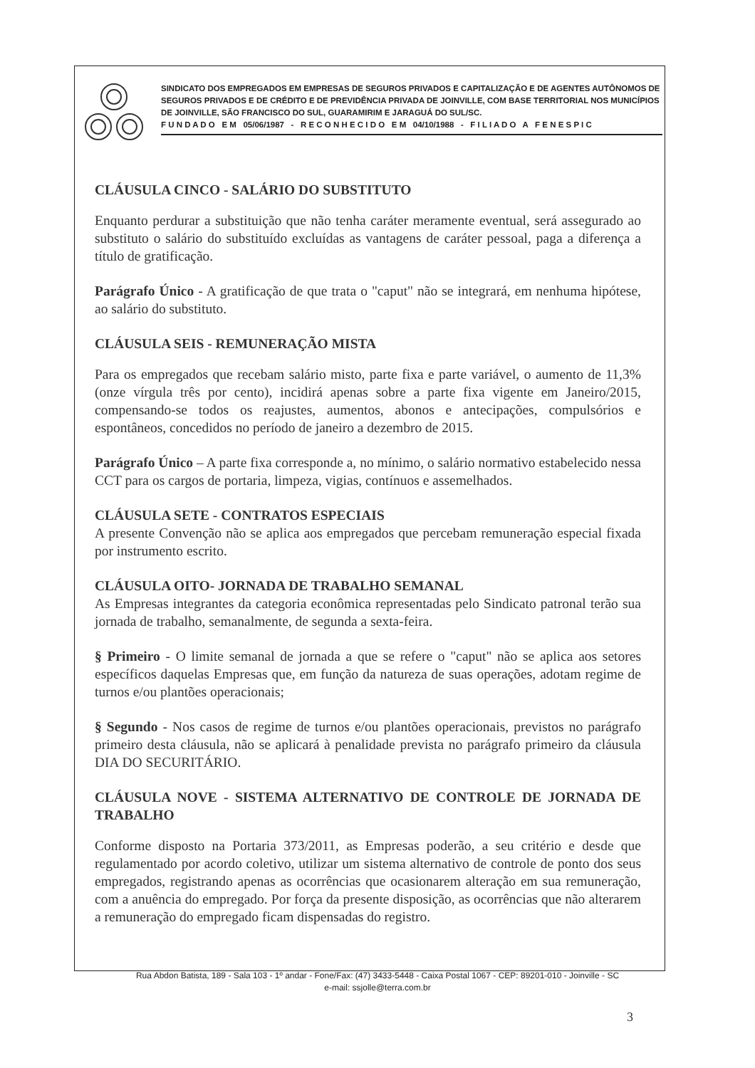SINDICATO DOS EMPREGADOS EM EMPRESAS DE SEGUROS PRIVADOS E CAPITALIZAÇÃO E DE AGENTES AUTÔNOMOS DE SEGUROS PRIVADOS E DE CRÉDITO E DE PREVIDÊNCIA PRIVADA DE JOINVILLE, COM BASE TERRITORIAL NOS MUNICÍPIOS DE JOINVILLE, SÃO FRANCISCO DO SUL, GUARAMIRIM E JARAGUÁ DO SUL/SC.
F U N D A D O E M 05/06/1987 - R E C O N H E C I D O E M 04/10/1988 - F I L I A D O A F E N E S P I C
CLÁUSULA CINCO - SALÁRIO DO SUBSTITUTO
Enquanto perdurar a substituição que não tenha caráter meramente eventual, será assegurado ao substituto o salário do substituído excluídas as vantagens de caráter pessoal, paga a diferença a título de gratificação.
Parágrafo Único - A gratificação de que trata o "caput" não se integrará, em nenhuma hipótese, ao salário do substituto.
CLÁUSULA SEIS - REMUNERAÇÃO MISTA
Para os empregados que recebam salário misto, parte fixa e parte variável, o aumento de 11,3% (onze vírgula três por cento), incidirá apenas sobre a parte fixa vigente em Janeiro/2015, compensando-se todos os reajustes, aumentos, abonos e antecipações, compulsórios e espontâneos, concedidos no período de janeiro a dezembro de 2015.
Parágrafo Único – A parte fixa corresponde a, no mínimo, o salário normativo estabelecido nessa CCT para os cargos de portaria, limpeza, vigias, contínuos e assemelhados.
CLÁUSULA SETE - CONTRATOS ESPECIAIS
A presente Convenção não se aplica aos empregados que percebam remuneração especial fixada por instrumento escrito.
CLÁUSULA OITO- JORNADA DE TRABALHO SEMANAL
As Empresas integrantes da categoria econômica representadas pelo Sindicato patronal terão sua jornada de trabalho, semanalmente, de segunda a sexta-feira.
§ Primeiro - O limite semanal de jornada a que se refere o "caput" não se aplica aos setores específicos daquelas Empresas que, em função da natureza de suas operações, adotam regime de turnos e/ou plantões operacionais;
§ Segundo - Nos casos de regime de turnos e/ou plantões operacionais, previstos no parágrafo primeiro desta cláusula, não se aplicará à penalidade prevista no parágrafo primeiro da cláusula DIA DO SECURITÁRIO.
CLÁUSULA NOVE - SISTEMA ALTERNATIVO DE CONTROLE DE JORNADA DE TRABALHO
Conforme disposto na Portaria 373/2011, as Empresas poderão, a seu critério e desde que regulamentado por acordo coletivo, utilizar um sistema alternativo de controle de ponto dos seus empregados, registrando apenas as ocorrências que ocasionarem alteração em sua remuneração, com a anuência do empregado. Por força da presente disposição, as ocorrências que não alterarem a remuneração do empregado ficam dispensadas do registro.
Rua Abdon Batista, 189 - Sala 103 - 1º andar - Fone/Fax: (47) 3433-5448 - Caixa Postal 1067 - CEP: 89201-010 - Joinville - SC
e-mail: ssjolle@terra.com.br
3